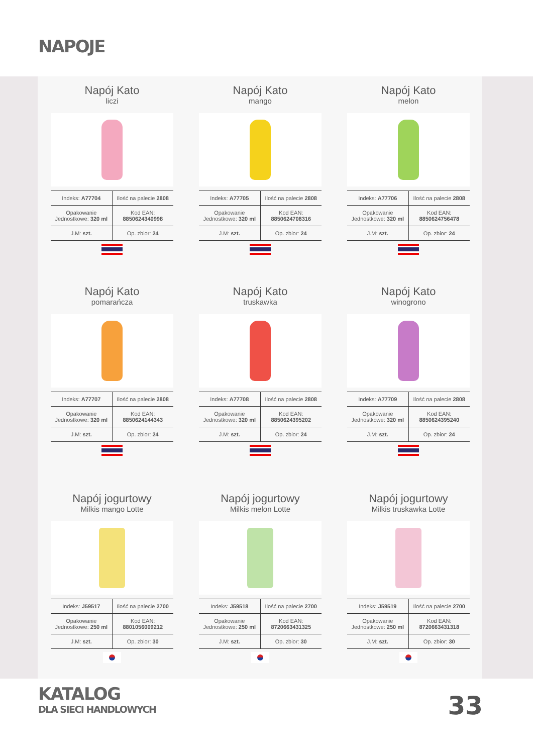NAPOJE
Napój Kato
liczi
| Indeks: A77704 | Ilość na palecie 2808 |
| Opakowanie Jednostkowe: 320 ml | Kod EAN: 8850624340998 |
| J.M: szt. | Op. zbior: 24 |
Napój Kato
mango
| Indeks: A77705 | Ilość na palecie 2808 |
| Opakowanie Jednostkowe: 320 ml | Kod EAN: 8850624708316 |
| J.M: szt. | Op. zbior: 24 |
Napój Kato
melon
| Indeks: A77706 | Ilość na palecie 2808 |
| Opakowanie Jednostkowe: 320 ml | Kod EAN: 8850624756478 |
| J.M: szt. | Op. zbior: 24 |
Napój Kato
pomarańcza
| Indeks: A77707 | Ilość na palecie 2808 |
| Opakowanie Jednostkowe: 320 ml | Kod EAN: 8850624144343 |
| J.M: szt. | Op. zbior: 24 |
Napój Kato
truskawka
| Indeks: A77708 | Ilość na palecie 2808 |
| Opakowanie Jednostkowe: 320 ml | Kod EAN: 8850624395202 |
| J.M: szt. | Op. zbior: 24 |
Napój Kato
winogrono
| Indeks: A77709 | Ilość na palecie 2808 |
| Opakowanie Jednostkowe: 320 ml | Kod EAN: 8850624395240 |
| J.M: szt. | Op. zbior: 24 |
Napój jogurtowy
Milkis mango Lotte
| Indeks: J59517 | Ilość na palecie 2700 |
| Opakowanie Jednostkowe: 250 ml | Kod EAN: 8801056009212 |
| J.M: szt. | Op. zbior: 30 |
Napój jogurtowy
Milkis melon Lotte
| Indeks: J59518 | Ilość na palecie 2700 |
| Opakowanie Jednostkowe: 250 ml | Kod EAN: 8720663431325 |
| J.M: szt. | Op. zbior: 30 |
Napój jogurtowy
Milkis truskawka Lotte
| Indeks: J59519 | Ilość na palecie 2700 |
| Opakowanie Jednostkowe: 250 ml | Kod EAN: 8720663431318 |
| J.M: szt. | Op. zbior: 30 |
KATALOG
DLA SIECI HANDLOWYCH
33